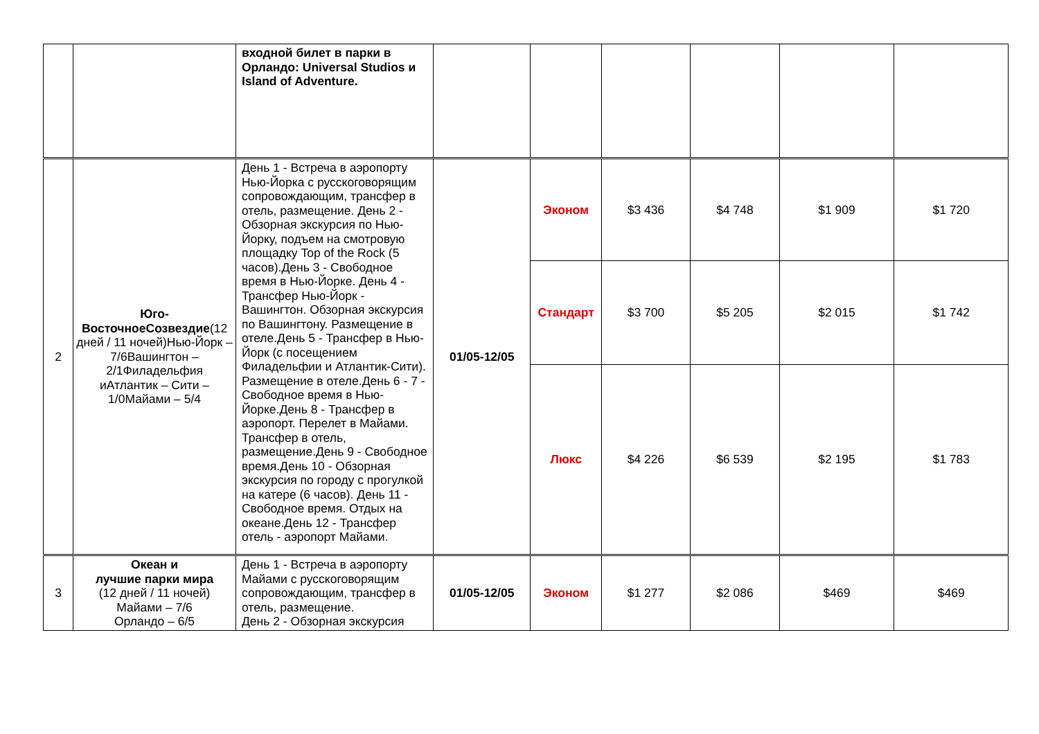| | | входной билет в парки в Орландо: Universal Studios и Island of Adventure. | | | | | | |
| 2 | Юго-ВосточноеСозвездие (12 дней / 11 ночей)Нью-Йорк – 7/6Вашингтон – 2/1Филадельфия иАтлантик – Сити – 1/0Майами – 5/4 | День 1 - Встреча в аэропорту Нью-Йорка с русскоговорящим сопровождающим, трансфер в отель, размещение. День 2 - Обзорная экскурсия по Нью-Йорку, подъем на смотровую площадку Top of the Rock (5 часов).День 3 - Свободное время в Нью-Йорке. День 4 - Трансфер Нью-Йорк - Вашингтон. Обзорная экскурсия по Вашингтону. Размещение в отеле.День 5 - Трансфер в Нью-Йорк (с посещением Филадельфии и Атлантик-Сити). Размещение в отеле.День 6 - 7 - Свободное время в Нью-Йорке.День 8 - Трансфер в аэропорт. Перелет в Майами. Трансфер в отель, размещение.День 9 - Свободное время.День 10 - Обзорная экскурсия по городу с прогулкой на катере (6 часов). День 11 - Свободное время. Отдых на океане.День 12 - Трансфер отель - аэропорт Майами. | 01/05-12/05 | Эконом | $3 436 | $4 748 | $1 909 | $1 720 |
| | | | | Стандарт | $3 700 | $5 205 | $2 015 | $1 742 |
| | | | | Люкс | $4 226 | $6 539 | $2 195 | $1 783 |
| 3 | Океан и лучшие парки мира (12 дней / 11 ночей) Майами – 7/6 Орландо – 6/5 | День 1 - Встреча в аэропорту Майами с русскоговорящим сопровождающим, трансфер в отель, размещение. День 2 - Обзорная экскурсия | 01/05-12/05 | Эконом | $1 277 | $2 086 | $469 | $469 |